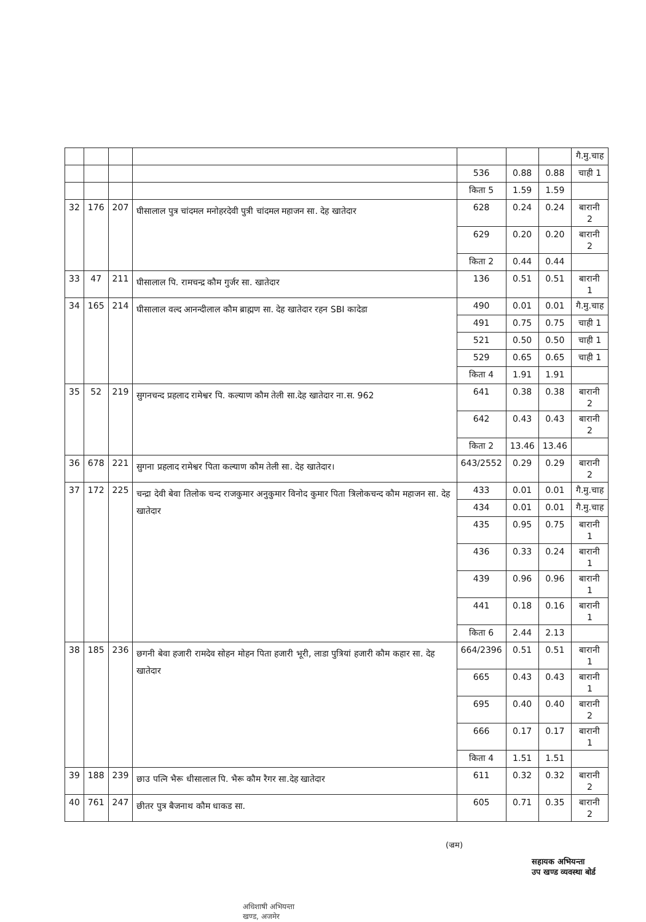| | | | | | | | गै.मु.चाह |
| | | | | 536 | 0.88 | 0.88 | चाही 1 |
| | | | | किता 5 | 1.59 | 1.59 | |
| 32 | 176 | 207 | घीसालाल पुत्र चांदमल मनोहरदेवी पुत्री चांदमल महाजन सा. देह खातेदार | 628 | 0.24 | 0.24 | बारानी 2 |
| | | | | 629 | 0.20 | 0.20 | बारानी 2 |
| | | | | किता 2 | 0.44 | 0.44 | |
| 33 | 47 | 211 | घीसालाल पि. रामचन्द्र कौम गुर्जर सा. खातेदार | 136 | 0.51 | 0.51 | बारानी 1 |
| 34 | 165 | 214 | घीसालाल वल्द आनन्दीलाल कौम ब्राह्मण सा. देह खातेदार रहन SBI कादेडा | 490 | 0.01 | 0.01 | गै.मु.चाह |
| | | | | 491 | 0.75 | 0.75 | चाही 1 |
| | | | | 521 | 0.50 | 0.50 | चाही 1 |
| | | | | 529 | 0.65 | 0.65 | चाही 1 |
| | | | | किता 4 | 1.91 | 1.91 | |
| 35 | 52 | 219 | सुगनचन्द प्रहलाद रामेश्वर पि. कल्याण कौम तेली सा.देह खातेदार ना.स. 962 | 641 | 0.38 | 0.38 | बारानी 2 |
| | | | | 642 | 0.43 | 0.43 | बारानी 2 |
| | | | | किता 2 | 13.46 | 13.46 | |
| 36 | 678 | 221 | सुगना प्रहलाद रामेश्वर पिता कल्याण कौम तेली सा. देह खातेदार। | 643/2552 | 0.29 | 0.29 | बारानी 2 |
| 37 | 172 | 225 | चन्द्रा देवी बेवा तिलोक चन्द राजकुमार अनुकुमार विनोद कुमार पिता त्रिलोकचन्द कौम महाजन सा. देह खातेदार | 433 | 0.01 | 0.01 | गै.मु.चाह |
| | | | | 434 | 0.01 | 0.01 | गै.मु.चाह |
| | | | | 435 | 0.95 | 0.75 | बारानी 1 |
| | | | | 436 | 0.33 | 0.24 | बारानी 1 |
| | | | | 439 | 0.96 | 0.96 | बारानी 1 |
| | | | | 441 | 0.18 | 0.16 | बारानी 1 |
| | | | | किता 6 | 2.44 | 2.13 | |
| 38 | 185 | 236 | छगनी बेवा हजारी रामदेव सोहन मोहन पिता हजारी भूरी, लाडा पुत्रियां हजारी कौम कहार सा. देह खातेदार | 664/2396 | 0.51 | 0.51 | बारानी 1 |
| | | | | 665 | 0.43 | 0.43 | बारानी 1 |
| | | | | 695 | 0.40 | 0.40 | बारानी 2 |
| | | | | 666 | 0.17 | 0.17 | बारानी 1 |
| | | | | किता 4 | 1.51 | 1.51 | |
| 39 | 188 | 239 | छाउ पत्नि भैरू धीसालाल पि. भैरू कौम रैगर सा.देह खातेदार | 611 | 0.32 | 0.32 | बारानी 2 |
| 40 | 761 | 247 | छीतर पुत्र बैजनाथ कौम धाकड सा. | 605 | 0.71 | 0.35 | बारानी 2 |
(ज्रम)
सहायक अभियन्ता
उप खण्ड व्यवस्था बोर्ड
अधिशाषी अभियन्ता
खण्ड, अजमेर